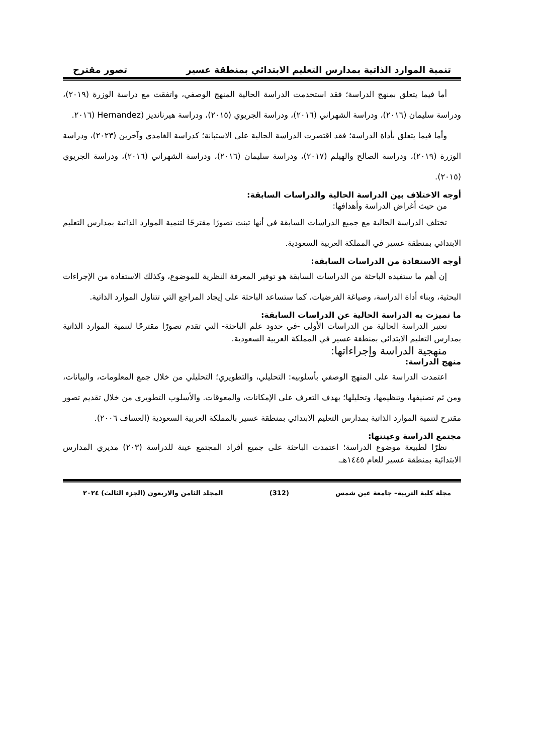تنمية الموارد الذاتية بمدارس التعليم الابتدائي بمنطقة عسير تصور مقترح
أما فيما يتعلق بمنهج الدراسة؛ فقد استخدمت الدراسة الحالية المنهج الوصفي، واتفقت مع دراسة الوزرة (٢٠١٩)، ودراسة سليمان (٢٠١٦)، ودراسة الشهراني (٢٠١٦)، ودراسة الجريوي (٢٠١٥)، ودراسة هيرنانديز (Hernandez (٢٠١٦.
وأما فيما يتعلق بأداة الدراسة؛ فقد اقتصرت الدراسة الحالية على الاستبانة؛ كدراسة الغامدي وآخرين (٢٠٢٣)، ودراسة الوزرة (٢٠١٩)، ودراسة الصالح والهيلم (٢٠١٧)، ودراسة سليمان (٢٠١٦)، ودراسة الشهراني (٢٠١٦)، ودراسة الجريوي (٢٠١٥).
أوجه الاختلاف بين الدراسة الحالية والدراسات السابقة:
من حيث أغراض الدراسة وأهدافها:
تختلف الدراسة الحالية مع جميع الدراسات السابقة في أنها تبنت تصورًا مقترحًا لتنمية الموارد الذاتية بمدارس التعليم الابتدائي بمنطقة عسير في المملكة العربية السعودية.
أوجه الاستفادة من الدراسات السابقة:
إن أهم ما ستفيده الباحثة من الدراسات السابقة هو توفير المعرفة النظرية للموضوع، وكذلك الاستفادة من الإجراءات البحثية، وبناء أداة الدراسة، وصياغة الفرضيات، كما ستساعد الباحثة على إيجاد المراجع التي تتناول الموارد الذاتية.
ما تميزت به الدراسة الحالية عن الدراسات السابقة:
تعتبر الدراسة الحالية من الدراسات الأولى -في حدود علم الباحثة- التي تقدم تصورًا مقترحًا لتنمية الموارد الذاتية بمدارس التعليم الابتدائي بمنطقة عسير في المملكة العربية السعودية.
منهجية الدراسة وإجراءاتها:
منهج الدراسة:
اعتمدت الدراسة على المنهج الوصفي بأسلوبيه: التحليلي، والتطويري؛ التحليلي من خلال جمع المعلومات، والبيانات، ومن ثم تصنيفها، وتنظيمها، وتحليلها؛ بهدف التعرف على الإمكانات، والمعوقات. والأسلوب التطويري من خلال تقديم تصور مقترح لتنمية الموارد الذاتية بمدارس التعليم الابتدائي بمنطقة عسير بالمملكة العربية السعودية (العساف ٢٠٠٦).
مجتمع الدراسة وعينتها:
نظرًا لطبيعة موضوع الدراسة؛ اعتمدت الباحثة على جميع أفراد المجتمع عينة للدراسة (٢٠٣) مديري المدارس الابتدائية بمنطقة عسير للعام ١٤٤٥هـ.
مجلة كلية التربية– جامعة عين شمس (312) المجلد الثامن والاربعون (الجزء الثالث) ٢٠٢٤